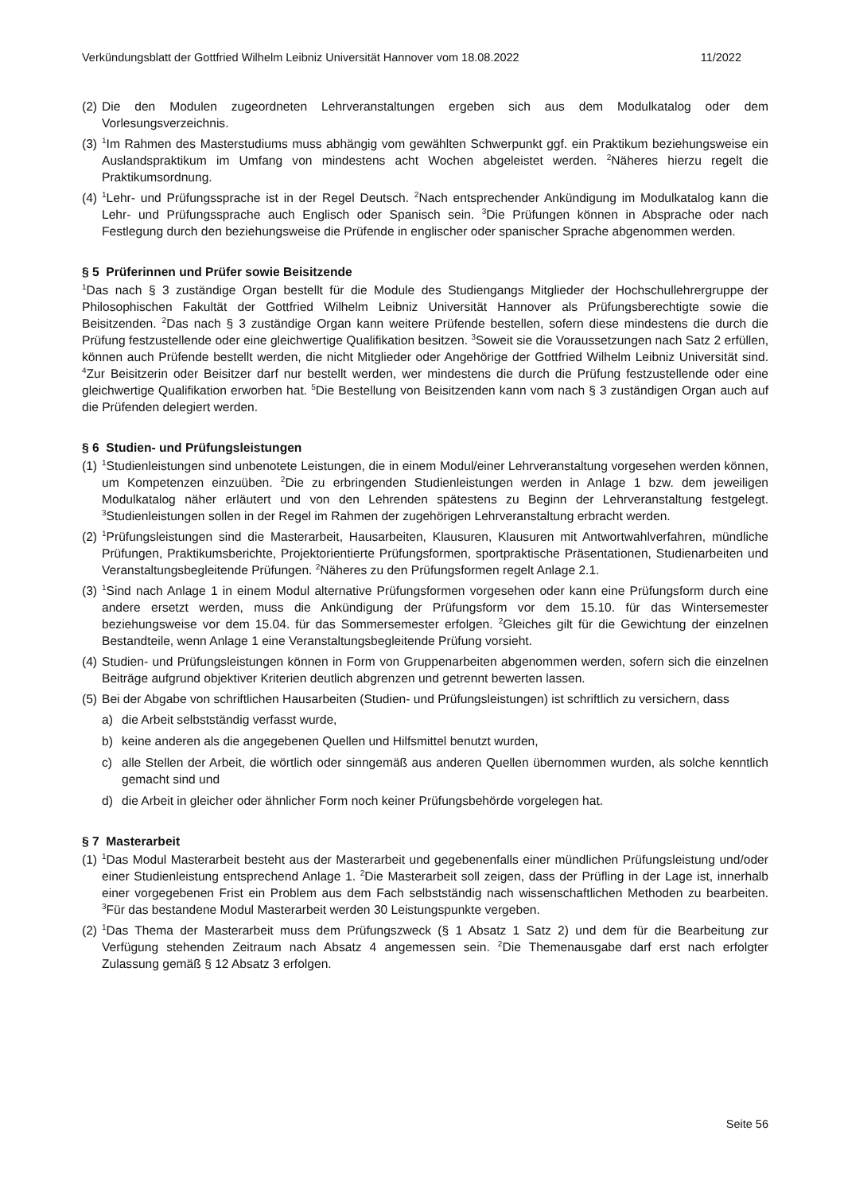Verkündungsblatt der Gottfried Wilhelm Leibniz Universität Hannover vom 18.08.2022 11/2022
(2) Die den Modulen zugeordneten Lehrveranstaltungen ergeben sich aus dem Modulkatalog oder dem Vorlesungsverzeichnis.
(3) <sup>1</sup>Im Rahmen des Masterstudiums muss abhängig vom gewählten Schwerpunkt ggf. ein Praktikum beziehungsweise ein Auslandspraktikum im Umfang von mindestens acht Wochen abgeleistet werden. <sup>2</sup>Näheres hierzu regelt die Praktikumsordnung.
(4) <sup>1</sup>Lehr- und Prüfungssprache ist in der Regel Deutsch. <sup>2</sup>Nach entsprechender Ankündigung im Modulkatalog kann die Lehr- und Prüfungssprache auch Englisch oder Spanisch sein. <sup>3</sup>Die Prüfungen können in Absprache oder nach Festlegung durch den beziehungsweise die Prüfende in englischer oder spanischer Sprache abgenommen werden.
§ 5 Prüferinnen und Prüfer sowie Beisitzende
<sup>1</sup> Das nach § 3 zuständige Organ bestellt für die Module des Studiengangs Mitglieder der Hochschullehrergruppe der Philosophischen Fakultät der Gottfried Wilhelm Leibniz Universität Hannover als Prüfungsberechtigte sowie die Beisitzenden. <sup>2</sup>Das nach § 3 zuständige Organ kann weitere Prüfende bestellen, sofern diese mindestens die durch die Prüfung festzustellende oder eine gleichwertige Qualifikation besitzen. <sup>3</sup>Soweit sie die Voraussetzungen nach Satz 2 erfüllen, können auch Prüfende bestellt werden, die nicht Mitglieder oder Angehörige der Gottfried Wilhelm Leibniz Universität sind. <sup>4</sup>Zur Beisitzerin oder Beisitzer darf nur bestellt werden, wer mindestens die durch die Prüfung festzustellende oder eine gleichwertige Qualifikation erworben hat. <sup>5</sup>Die Bestellung von Beisitzenden kann vom nach § 3 zuständigen Organ auch auf die Prüfenden delegiert werden.
§ 6 Studien- und Prüfungsleistungen
(1) <sup>1</sup>Studienleistungen sind unbenotete Leistungen, die in einem Modul/einer Lehrveranstaltung vorgesehen werden können, um Kompetenzen einzuüben. <sup>2</sup>Die zu erbringenden Studienleistungen werden in Anlage 1 bzw. dem jeweiligen Modulkatalog näher erläutert und von den Lehrenden spätestens zu Beginn der Lehrveranstaltung festgelegt. <sup>3</sup>Studienleistungen sollen in der Regel im Rahmen der zugehörigen Lehrveranstaltung erbracht werden.
(2) <sup>1</sup>Prüfungsleistungen sind die Masterarbeit, Hausarbeiten, Klausuren, Klausuren mit Antwortwahlverfahren, mündliche Prüfungen, Praktikumsberichte, Projektorientierte Prüfungsformen, sportpraktische Präsentationen, Studienarbeiten und Veranstaltungsbegleitende Prüfungen. <sup>2</sup>Näheres zu den Prüfungsformen regelt Anlage 2.1.
(3) <sup>1</sup>Sind nach Anlage 1 in einem Modul alternative Prüfungsformen vorgesehen oder kann eine Prüfungsform durch eine andere ersetzt werden, muss die Ankündigung der Prüfungsform vor dem 15.10. für das Wintersemester beziehungsweise vor dem 15.04. für das Sommersemester erfolgen. <sup>2</sup>Gleiches gilt für die Gewichtung der einzelnen Bestandteile, wenn Anlage 1 eine Veranstaltungsbegleitende Prüfung vorsieht.
(4) Studien- und Prüfungsleistungen können in Form von Gruppenarbeiten abgenommen werden, sofern sich die einzelnen Beiträge aufgrund objektiver Kriterien deutlich abgrenzen und getrennt bewerten lassen.
(5) Bei der Abgabe von schriftlichen Hausarbeiten (Studien- und Prüfungsleistungen) ist schriftlich zu versichern, dass
a) die Arbeit selbstständig verfasst wurde,
b) keine anderen als die angegebenen Quellen und Hilfsmittel benutzt wurden,
c) alle Stellen der Arbeit, die wörtlich oder sinngemäß aus anderen Quellen übernommen wurden, als solche kenntlich gemacht sind und
d) die Arbeit in gleicher oder ähnlicher Form noch keiner Prüfungsbehörde vorgelegen hat.
§ 7 Masterarbeit
(1) <sup>1</sup>Das Modul Masterarbeit besteht aus der Masterarbeit und gegebenenfalls einer mündlichen Prüfungsleistung und/oder einer Studienleistung entsprechend Anlage 1. <sup>2</sup>Die Masterarbeit soll zeigen, dass der Prüfling in der Lage ist, innerhalb einer vorgegebenen Frist ein Problem aus dem Fach selbstständig nach wissenschaftlichen Methoden zu bearbeiten. <sup>3</sup>Für das bestandene Modul Masterarbeit werden 30 Leistungspunkte vergeben.
(2) <sup>1</sup>Das Thema der Masterarbeit muss dem Prüfungszweck (§ 1 Absatz 1 Satz 2) und dem für die Bearbeitung zur Verfügung stehenden Zeitraum nach Absatz 4 angemessen sein. <sup>2</sup>Die Themenausgabe darf erst nach erfolgter Zulassung gemäß § 12 Absatz 3 erfolgen.
Seite 56